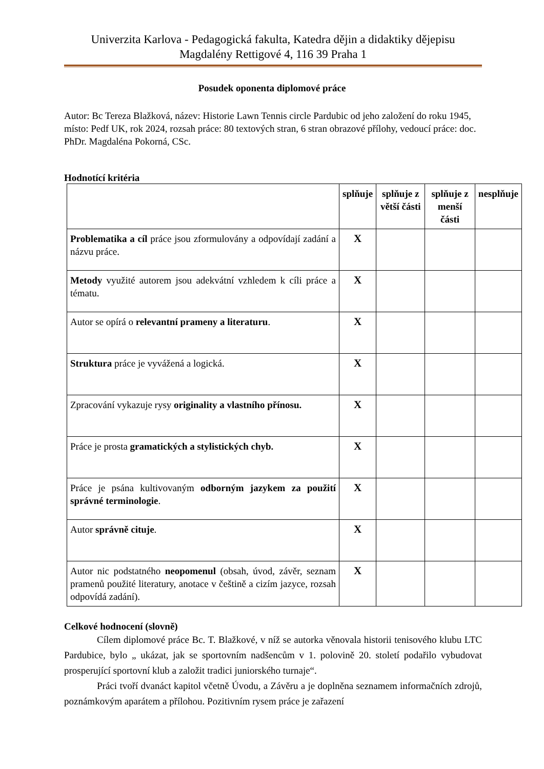Univerzita Karlova - Pedagogická fakulta, Katedra dějin a didaktiky dějepisu
Magdalény Rettigové 4, 116 39 Praha 1
Posudek oponenta diplomové práce
Autor: Bc Tereza Blažková, název: Historie Lawn Tennis circle Pardubic od jeho založení do roku 1945, místo: Pedf UK, rok 2024, rozsah práce: 80 textových stran, 6 stran obrazové přílohy, vedoucí práce: doc. PhDr. Magdaléna Pokorná, CSc.
Hodnotící kritéria
| | splňuje | splňuje z větší části | splňuje z menší části | nesplňuje |
| --- | --- | --- | --- | --- |
| Problematika a cíl práce jsou zformulovány a odpovídají zadání a názvu práce. | X | | | |
| Metody využité autorem jsou adekvátní vzhledem k cíli práce a tématu. | X | | | |
| Autor se opírá o relevantní prameny a literaturu . | X | | | |
| Struktura práce je vyvážená a logická. | X | | | |
| Zpracování vykazuje rysy originality a vlastního přínosu. | X | | | |
| Práce je prosta gramatických a stylistických chyb. | X | | | |
| Práce je psána kultivovaným odborným jazykem za použití správné terminologie . | X | | | |
| Autor správně cituje . | X | | | |
| Autor nic podstatného neopomenul (obsah, úvod, závěr, seznam pramenů použité literatury, anotace v češtině a cizím jazyce, rozsah odpovídá zadání). | X | | | |
Celkové hodnocení (slovně)
Cílem diplomové práce Bc. T. Blažkové, v níž se autorka věnovala historii tenisového klubu LTC Pardubice, bylo „ ukázat, jak se sportovním nadšencům v 1. polovině 20. století podařilo vybudovat prosperující sportovní klub a založit tradici juniorského turnaje“.
Práci tvoří dvanáct kapitol včetně Úvodu, a Závěru a je doplněna seznamem informačních zdrojů, poznámkovým aparátem a přílohou. Pozitivním rysem práce je zařazení